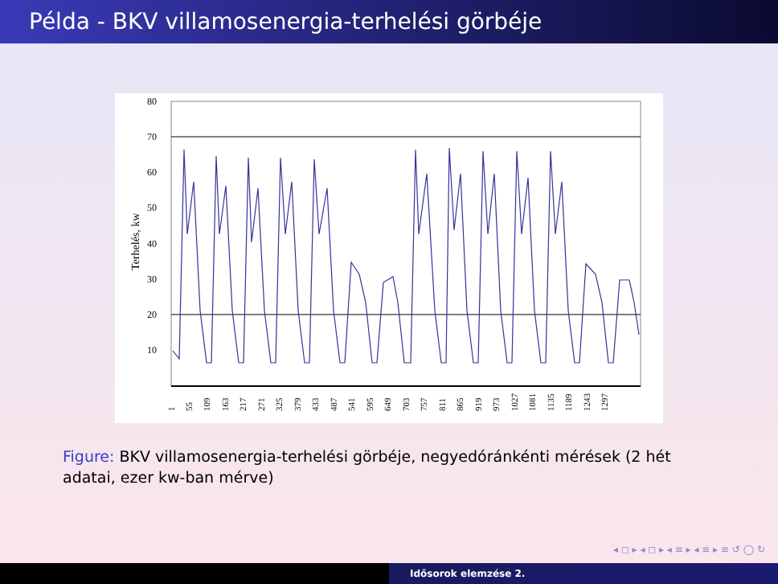Példa - BKV villamosenergia-terhelési görbéje
80
70
60
50
40
30
20
10
Terhelés, kw
1
55
109
163
217
271
325
379
433
487
541
595
649
703
757
811
865
919
973
1027
1081
1135
1189
1243
1297
Figure: BKV villamosenergia-terhelési görbéje, negyedóránkénti mérések (2 hét adatai, ezer kw-ban mérve)
◂ ◻ ▸ ◂ ◻ ▸ ◂ ≡ ▸ ◂ ≡ ▸ ≡ ↺ ◯ ↻
Idősorok elemzése 2.